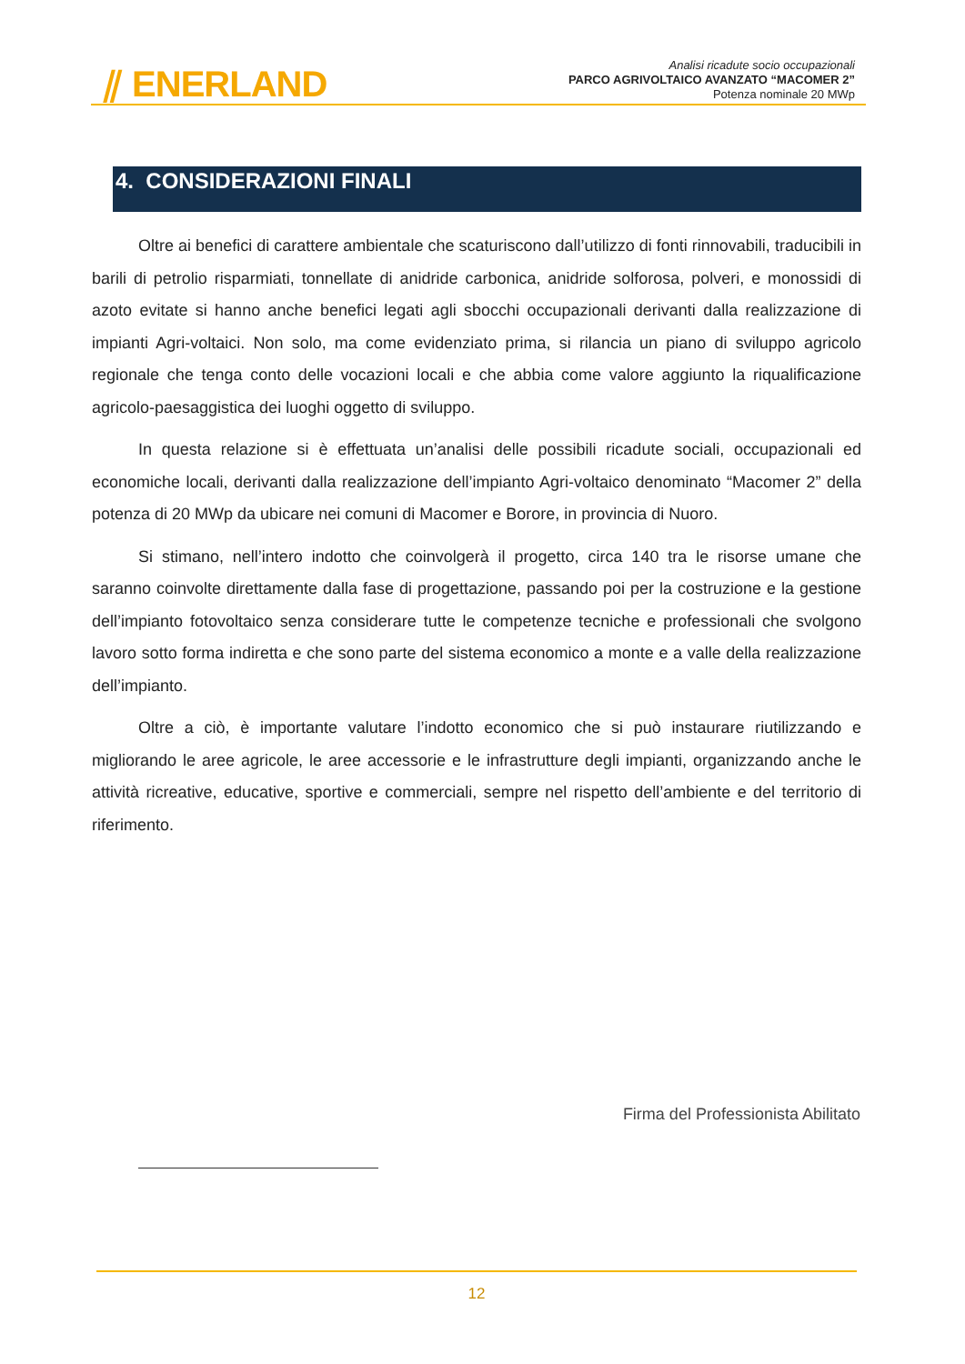⫽ ENERLAND
Analisi ricadute socio occupazionali
PARCO AGRIVOLTAICO AVANZATO “MACOMER 2”
Potenza nominale 20 MWp
4. CONSIDERAZIONI FINALI
Oltre ai benefici di carattere ambientale che scaturiscono dall’utilizzo di fonti rinnovabili, traducibili in barili di petrolio risparmiati, tonnellate di anidride carbonica, anidride solforosa, polveri, e monossidi di azoto evitate si hanno anche benefici legati agli sbocchi occupazionali derivanti dalla realizzazione di impianti Agri-voltaici. Non solo, ma come evidenziato prima, si rilancia un piano di sviluppo agricolo regionale che tenga conto delle vocazioni locali e che abbia come valore aggiunto la riqualificazione agricolo-paesaggistica dei luoghi oggetto di sviluppo.
In questa relazione si è effettuata un’analisi delle possibili ricadute sociali, occupazionali ed economiche locali, derivanti dalla realizzazione dell’impianto Agri-voltaico denominato “Macomer 2” della potenza di 20 MWp da ubicare nei comuni di Macomer e Borore, in provincia di Nuoro.
Si stimano, nell’intero indotto che coinvolgerà il progetto, circa 140 tra le risorse umane che saranno coinvolte direttamente dalla fase di progettazione, passando poi per la costruzione e la gestione dell’impianto fotovoltaico senza considerare tutte le competenze tecniche e professionali che svolgono lavoro sotto forma indiretta e che sono parte del sistema economico a monte e a valle della realizzazione dell’impianto.
Oltre a ciò, è importante valutare l’indotto economico che si può instaurare riutilizzando e migliorando le aree agricole, le aree accessorie e le infrastrutture degli impianti, organizzando anche le attività ricreative, educative, sportive e commerciali, sempre nel rispetto dell’ambiente e del territorio di riferimento.
Firma del Professionista Abilitato
12